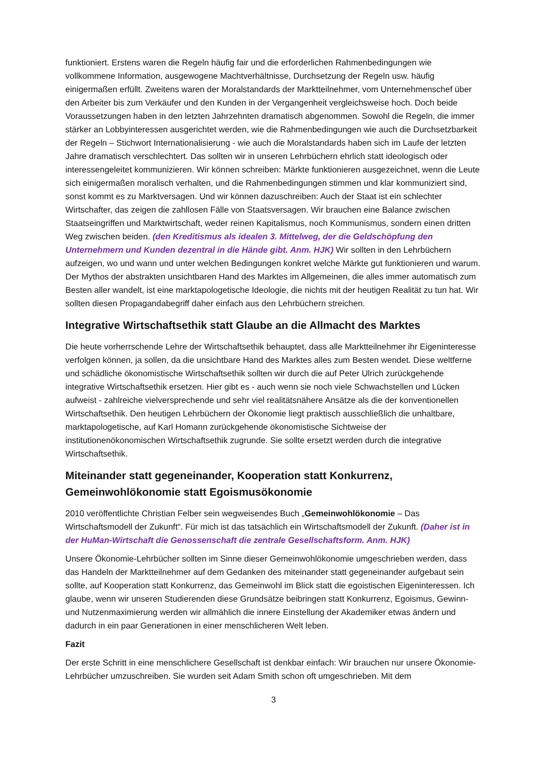funktioniert. Erstens waren die Regeln häufig fair und die erforderlichen Rahmenbedingungen wie vollkommene Information, ausgewogene Machtverhältnisse, Durchsetzung der Regeln usw. häufig einigermaßen erfüllt. Zweitens waren der Moralstandards der Marktteilnehmer, vom Unternehmenschef über den Arbeiter bis zum Verkäufer und den Kunden in der Vergangenheit vergleichsweise hoch. Doch beide Voraussetzungen haben in den letzten Jahrzehnten dramatisch abgenommen. Sowohl die Regeln, die immer stärker an Lobbyinteressen ausgerichtet werden, wie die Rahmenbedingungen wie auch die Durchsetzbarkeit der Regeln – Stichwort Internationalisierung - wie auch die Moralstandards haben sich im Laufe der letzten Jahre dramatisch verschlechtert. Das sollten wir in unseren Lehrbüchern ehrlich statt ideologisch oder interessengeleitet kommunizieren. Wir können schreiben: Märkte funktionieren ausgezeichnet, wenn die Leute sich einigermaßen moralisch verhalten, und die Rahmenbedingungen stimmen und klar kommuniziert sind, sonst kommt es zu Marktversagen. Und wir können dazuschreiben: Auch der Staat ist ein schlechter Wirtschafter, das zeigen die zahllosen Fälle von Staatsversagen. Wir brauchen eine Balance zwischen Staatseingriffen und Marktwirtschaft, weder reinen Kapitalismus, noch Kommunismus, sondern einen dritten Weg zwischen beiden. (den Kreditismus als idealen 3. Mittelweg, der die Geldschöpfung den Unternehmern und Kunden dezentral in die Hände gibt. Anm. HJK) Wir sollten in den Lehrbüchern aufzeigen, wo und wann und unter welchen Bedingungen konkret welche Märkte gut funktionieren und warum. Der Mythos der abstrakten unsichtbaren Hand des Marktes im Allgemeinen, die alles immer automatisch zum Besten aller wandelt, ist eine marktapologetische Ideologie, die nichts mit der heutigen Realität zu tun hat. Wir sollten diesen Propagandabegriff daher einfach aus den Lehrbüchern streichen.
Integrative Wirtschaftsethik statt Glaube an die Allmacht des Marktes
Die heute vorherrschende Lehre der Wirtschaftsethik behauptet, dass alle Marktteilnehmer ihr Eigeninteresse verfolgen können, ja sollen, da die unsichtbare Hand des Marktes alles zum Besten wendet. Diese weltferne und schädliche ökonomistische Wirtschaftsethik sollten wir durch die auf Peter Ulrich zurückgehende integrative Wirtschaftsethik ersetzen. Hier gibt es - auch wenn sie noch viele Schwachstellen und Lücken aufweist - zahlreiche vielversprechende und sehr viel realitätsnähere Ansätze als die der konventionellen Wirtschaftsethik. Den heutigen Lehrbüchern der Ökonomie liegt praktisch ausschließlich die unhaltbare, marktapologetische, auf Karl Homann zurückgehende ökonomistische Sichtweise der institutionenökonomischen Wirtschaftsethik zugrunde. Sie sollte ersetzt werden durch die integrative Wirtschaftsethik.
Miteinander statt gegeneinander, Kooperation statt Konkurrenz, Gemeinwohlökonomie statt Egoismusökonomie
2010 veröffentlichte Christian Felber sein wegweisendes Buch „Gemeinwohlökonomie – Das Wirtschaftsmodell der Zukunft“. Für mich ist das tatsächlich ein Wirtschaftsmodell der Zukunft. (Daher ist in der HuMan-Wirtschaft die Genossenschaft die zentrale Gesellschaftsform. Anm. HJK)
Unsere Ökonomie-Lehrbücher sollten im Sinne dieser Gemeinwohlökonomie umgeschrieben werden, dass das Handeln der Marktteilnehmer auf dem Gedanken des miteinander statt gegeneinander aufgebaut sein sollte, auf Kooperation statt Konkurrenz, das Gemeinwohl im Blick statt die egoistischen Eigeninteressen. Ich glaube, wenn wir unseren Studierenden diese Grundsätze beibringen statt Konkurrenz, Egoismus, Gewinn- und Nutzenmaximierung werden wir allmählich die innere Einstellung der Akademiker etwas ändern und dadurch in ein paar Generationen in einer menschlicheren Welt leben.
Fazit
Der erste Schritt in eine menschlichere Gesellschaft ist denkbar einfach: Wir brauchen nur unsere Ökonomie-Lehrbücher umzuschreiben. Sie wurden seit Adam Smith schon oft umgeschrieben. Mit dem
3